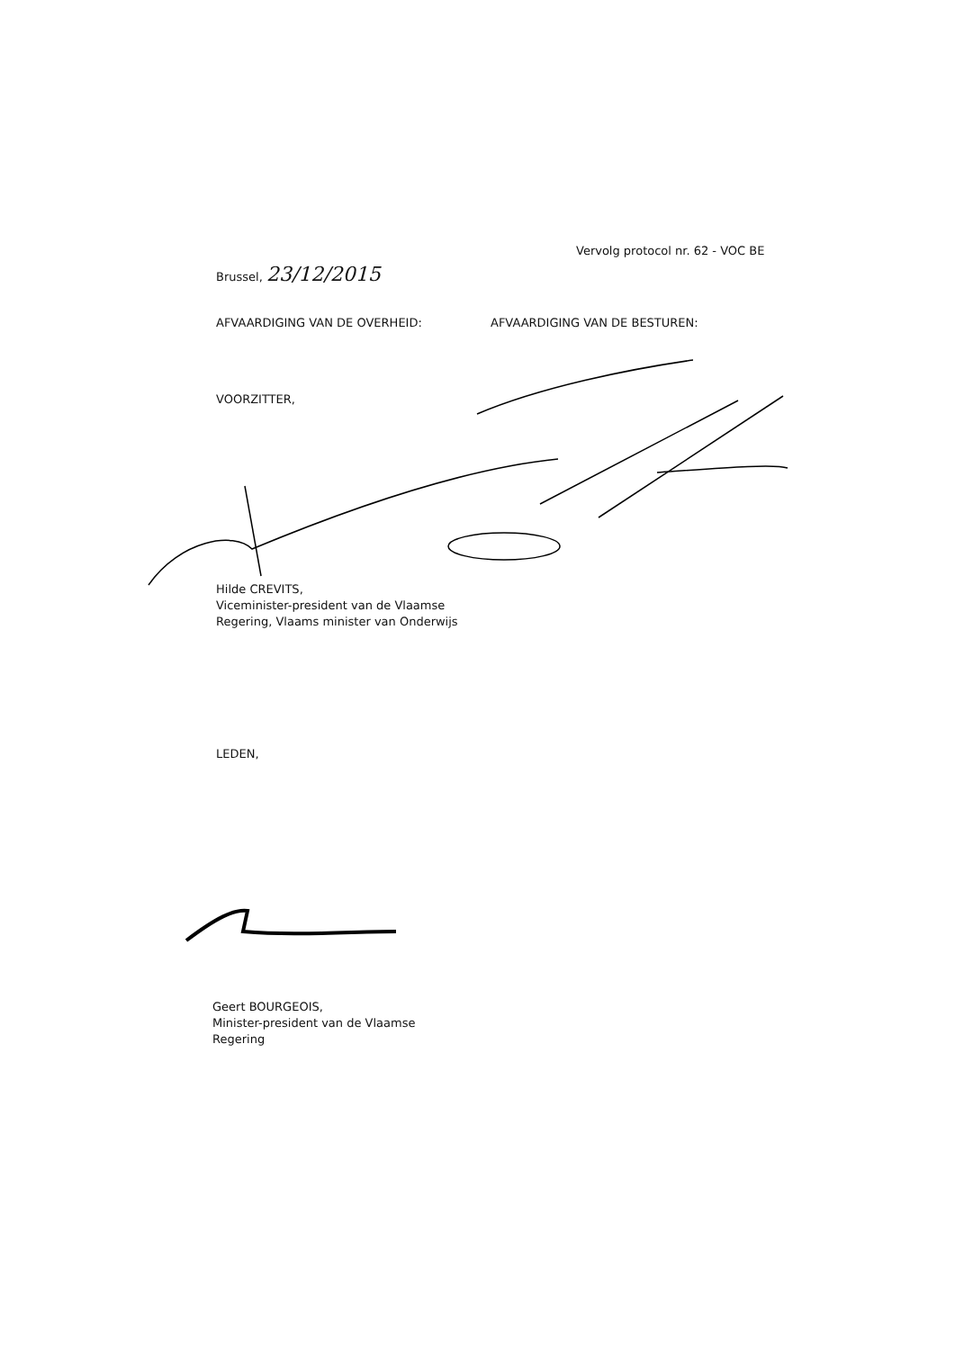Vervolg protocol nr. 62 - VOC BE
Brussel, 23/12/2015
AFVAARDIGING VAN DE OVERHEID: AFVAARDIGING VAN DE BESTUREN:
VOORZITTER,
Hilde CREVITS,
Viceminister-president van de Vlaamse
Regering, Vlaams minister van Onderwijs
LEDEN,
Geert BOURGEOIS,
Minister-president van de Vlaamse
Regering